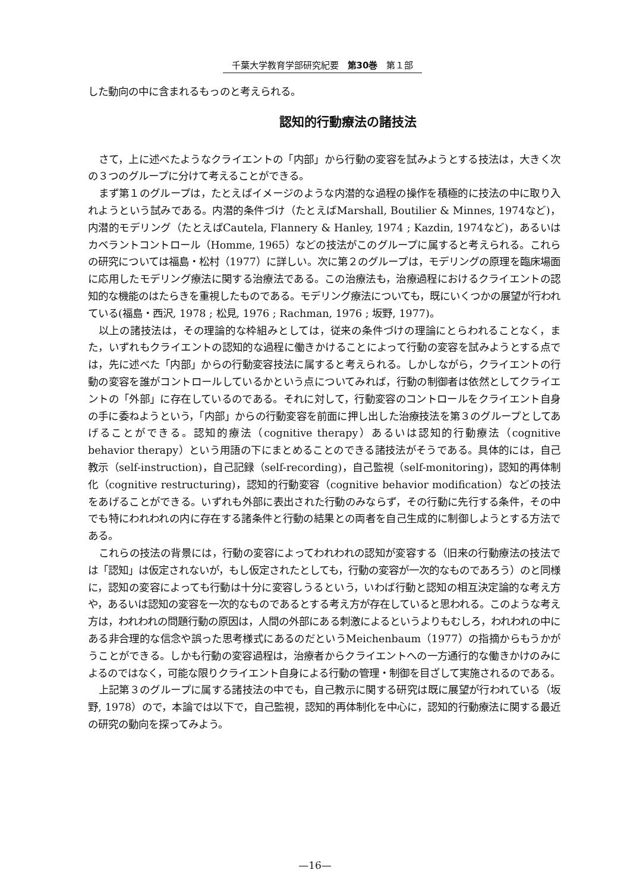千葉大学教育学部研究紀要　第30巻　第１部
した動向の中に含まれるもっのと考えられる。
認知的行動療法の諸技法
さて，上に述べたようなクライエントの「内部」から行動の変容を試みようとする技法は，大きく次の３つのグループに分けて考えることができる。
まず第１のグループは，たとえばイメージのような内潜的な過程の操作を積極的に技法の中に取り入れようという試みである。内潜的条件づけ（たとえばMarshall, Boutilier & Minnes, 1974など)，内潜的モデリング（たとえばCautela, Flannery & Hanley, 1974 ; Kazdin, 1974など)，あるいはカベラントコントロール（Homme, 1965）などの技法がこのグループに属すると考えられる。これらの研究については福島・松村（1977）に詳しい。次に第２のグループは，モデリングの原理を臨床場面に応用したモデリング療法に関する治療法である。この治療法も，治療過程におけるクライエントの認知的な機能のはたらきを重視したものである。モデリング療法についても，既にいくつかの展望が行われている(福島・西沢, 1978 ; 松見, 1976 ; Rachman, 1976 ; 坂野, 1977)。
以上の諸技法は，その理論的な枠組みとしては，従来の条件づけの理論にとらわれることなく，また，いずれもクライエントの認知的な過程に働きかけることによって行動の変容を試みようとする点では，先に述べた「内部」からの行動変容技法に属すると考えられる。しかしながら，クライエントの行動の変容を誰がコントロールしているかという点についてみれば，行動の制御者は依然としてクライエントの「外部」に存在しているのである。それに対して，行動変容のコントロールをクライエント自身の手に委ねようという，「内部」からの行動変容を前面に押し出した治療技法を第３のグループとしてあげることができる。認知的療法（cognitive therapy）あるいは認知的行動療法（cognitive behavior therapy）という用語の下にまとめることのできる諸技法がそうである。具体的には，自己教示（self-instruction)，自己記録（self-recording)，自己監視（self-monitoring)，認知的再体制化（cognitive restructuring)，認知的行動変容（cognitive behavior modification）などの技法をあげることができる。いずれも外部に表出された行動のみならず，その行動に先行する条件，その中でも特にわれわれの内に存在する諸条件と行動の結果との両者を自己生成的に制御しようとする方法である。
これらの技法の背景には，行動の変容によってわれわれの認知が変容する（旧来の行動療法の技法では「認知」は仮定されないが，もし仮定されたとしても，行動の変容が一次的なものであろう）のと同様に，認知の変容によっても行動は十分に変容しうるという，いわば行動と認知の相互決定論的な考え方や，あるいは認知の変容を一次的なものであるとする考え方が存在していると思われる。このような考え方は，われわれの問題行動の原因は，人間の外部にある刺激によるというよりもむしろ，われわれの中にある非合理的な信念や誤った思考様式にあるのだというMeichenbaum（1977）の指摘からもうかがうことができる。しかも行動の変容過程は，治療者からクライエントへの一方通行的な働きかけのみによるのではなく，可能な限りクライエント自身による行動の管理・制御を目ざして実施されるのである。
上記第３のグループに属する諸技法の中でも，自己教示に関する研究は既に展望が行われている（坂野, 1978）ので，本論では以下で，自己監視，認知的再体制化を中心に，認知的行動療法に関する最近の研究の動向を探ってみよう。
—16—